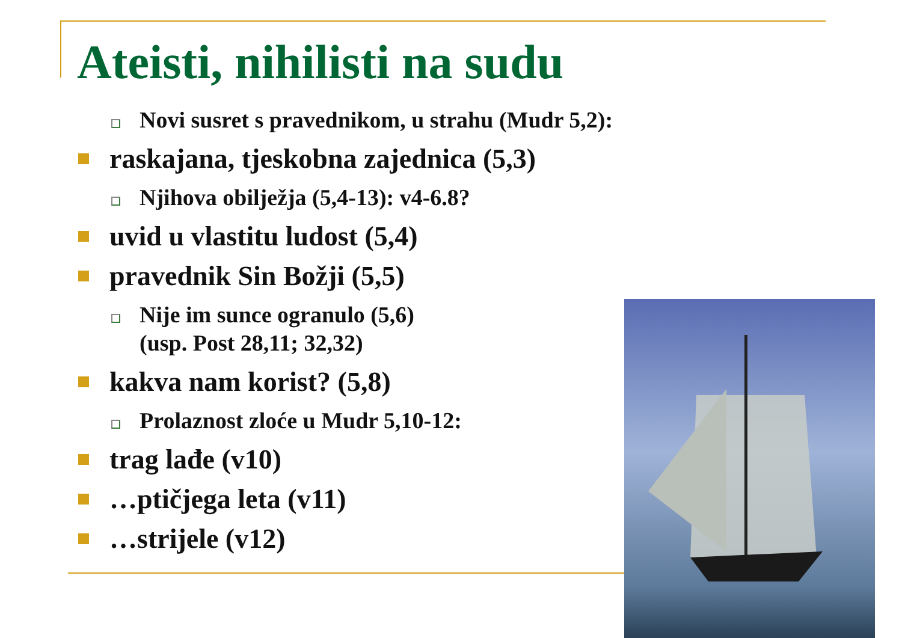Ateisti, nihilisti na sudu
Novi susret s pravednikom, u strahu (Mudr 5,2):
raskajana, tjeskobna zajednica (5,3)
Njihova obilježja (5,4-13): v4-6.8?
uvid u vlastitu ludost (5,4)
pravednik Sin Božji (5,5)
Nije im sunce ogranulo (5,6)
(usp. Post 28,11; 32,32)
kakva nam korist? (5,8)
Prolaznost zloće u Mudr 5,10-12:
trag lađe (v10)
…ptičjega leta (v11)
…strijele (v12)